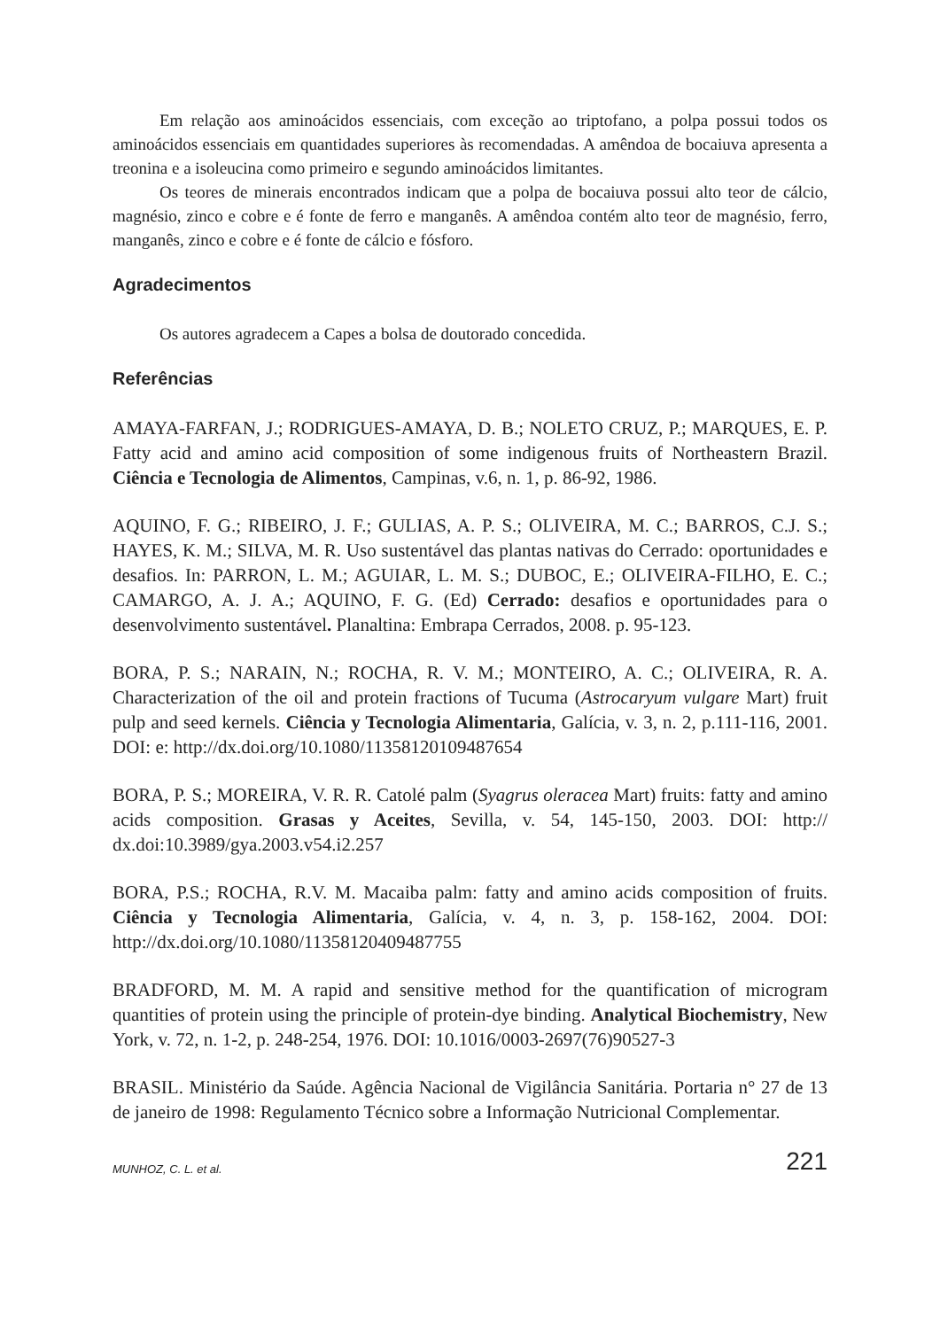Em relação aos aminoácidos essenciais, com exceção ao triptofano, a polpa possui todos os aminoácidos essenciais em quantidades superiores às recomendadas. A amêndoa de bocaiuva apresenta a treonina e a isoleucina como primeiro e segundo aminoácidos limitantes.
Os teores de minerais encontrados indicam que a polpa de bocaiuva possui alto teor de cálcio, magnésio, zinco e cobre e é fonte de ferro e manganês. A amêndoa contém alto teor de magnésio, ferro, manganês, zinco e cobre e é fonte de cálcio e fósforo.
Agradecimentos
Os autores agradecem a Capes a bolsa de doutorado concedida.
Referências
AMAYA-FARFAN, J.; RODRIGUES-AMAYA, D. B.; NOLETO CRUZ, P.; MARQUES, E. P. Fatty acid and amino acid composition of some indigenous fruits of Northeastern Brazil. Ciência e Tecnologia de Alimentos, Campinas, v.6, n. 1, p. 86-92, 1986.
AQUINO, F. G.; RIBEIRO, J. F.; GULIAS, A. P. S.; OLIVEIRA, M. C.; BARROS, C.J. S.; HAYES, K. M.; SILVA, M. R. Uso sustentável das plantas nativas do Cerrado: oportunidades e desafios. In: PARRON, L. M.; AGUIAR, L. M. S.; DUBOC, E.; OLIVEIRA-FILHO, E. C.; CAMARGO, A. J. A.; AQUINO, F. G. (Ed) Cerrado: desafios e oportunidades para o desenvolvimento sustentável. Planaltina: Embrapa Cerrados, 2008. p. 95-123.
BORA, P. S.; NARAIN, N.; ROCHA, R. V. M.; MONTEIRO, A. C.; OLIVEIRA, R. A. Characterization of the oil and protein fractions of Tucuma (Astrocaryum vulgare Mart) fruit pulp and seed kernels. Ciência y Tecnologia Alimentaria, Galícia, v. 3, n. 2, p.111-116, 2001. DOI: e: http://dx.doi.org/10.1080/11358120109487654
BORA, P. S.; MOREIRA, V. R. R. Catolé palm (Syagrus oleracea Mart) fruits: fatty and amino acids composition. Grasas y Aceites, Sevilla, v. 54, 145-150, 2003. DOI: http:// dx.doi:10.3989/gya.2003.v54.i2.257
BORA, P.S.; ROCHA, R.V. M. Macaiba palm: fatty and amino acids composition of fruits. Ciência y Tecnologia Alimentaria, Galícia, v. 4, n. 3, p. 158-162, 2004. DOI: http://dx.doi.org/10.1080/11358120409487755
BRADFORD, M. M. A rapid and sensitive method for the quantification of microgram quantities of protein using the principle of protein-dye binding. Analytical Biochemistry, New York, v. 72, n. 1-2, p. 248-254, 1976. DOI: 10.1016/0003-2697(76)90527-3
BRASIL. Ministério da Saúde. Agência Nacional de Vigilância Sanitária. Portaria n° 27 de 13 de janeiro de 1998: Regulamento Técnico sobre a Informação Nutricional Complementar.
MUNHOZ, C. L. et al. 221